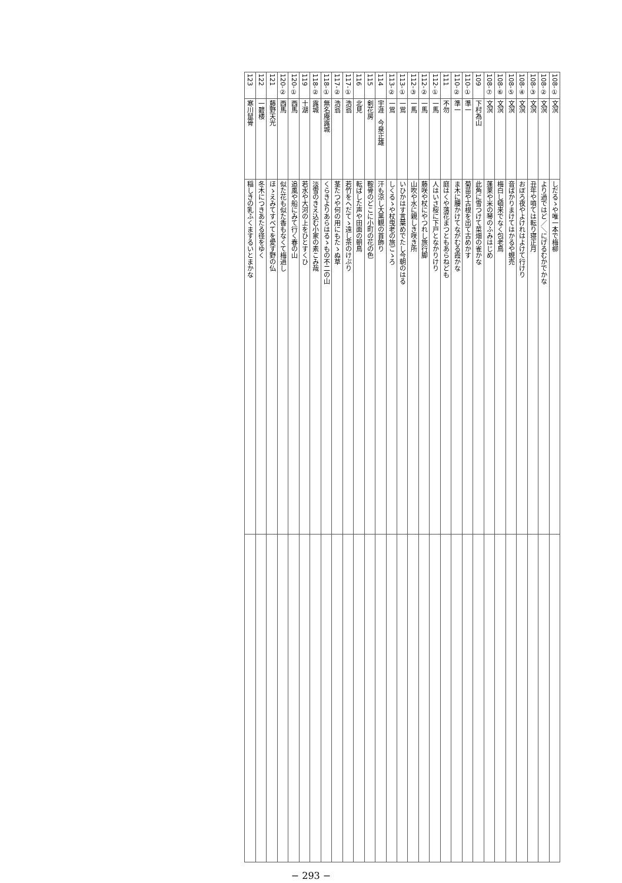| 108-① | 文溟 | しだるゝや唯一本で梅柳 | |
| 108-② | 文溟 | より過ではど／＼にげるむかでかな | |
| 108-③ | 文溟 | 丑年や噴ては転り寝正月 | |
| 108-④ | 文溟 | おぼろ夜やよけれはよけて行けり | |
| 108-⑤ | 文溟 | 音ばかりまけてはかるや蜆売 | |
| 108-⑥ | 文溟 | 梅白し頓来でなく包老鳥 | |
| 108-⑦ | 文溟 | 蓬莱や米の琴のふみはじめ | |
| 109 | 下村為山 | 此角に雪つけて菜畑の雀かな | |
| 110-① | 準一 | 菊苗や古根を出て古めかす | |
| 110-② | 準一 | ま木に腰かけてながむる霞かな | |
| 111 | 不勿 | 庭はくや落花まつともあらねども | |
| 112-① | 一馬 | 人はいさ桜に下戸となかりけり | |
| 112-② | 一馬 | 藤咲や杖にやつれし旅行脚 | |
| 112-③ | 一馬 | 山吹や水に親しき咲き所 | |
| 113-① | 一鴬 | いひかはす言葉めでたし今朝のはる | |
| 113-② | 一鴬 | しくるゝや杖曳老の旅ごゝろ | |
| 114 | 宇涯 今泉正雄 | 汗も涼し大黒観の首飾り | |
| 115 | 剣花房 | 鞍骨のどこに小町の花の色 | |
| 116 | 北見 | 転ばした声や田面の朝鳥 | |
| 117-① | 浩翁 | 若竹をへだてゝ遠し茶のけぶり | |
| 117-② | 浩翁 | 茎たつや何の用にもたゝぬ草 | |
| 118-① | 無名庵露城 | くらきよりあらはるゝもの不二の山 | |
| 118-② | 露城 | 淡雪のきえ込む小家の素こみ哉 | |
| 119 | 十湖 | 若水や大河の上をひとすくひ | |
| 120-① | 西馬 | 追風や船にみて行く春の山 | |
| 120-② | 西馬 | 似た花も似た香もなくて梅過し | |
| 121 | 藤野天光 | ほゝえみてすべてを愛す野の仏 | |
| 122 | 一碧楼 | 冬木につきあたる径をゆく | |
| 123 | 寒川鼠骨 | 稲しきの乳ふくまするいとまかな | |
− 293 −